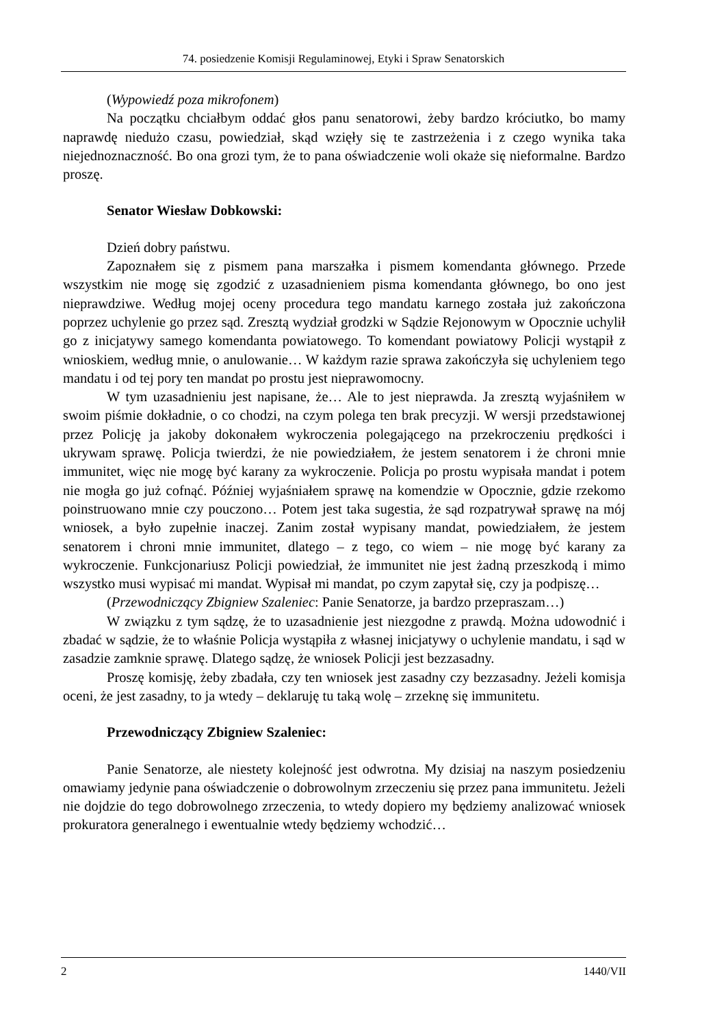74. posiedzenie Komisji Regulaminowej, Etyki i Spraw Senatorskich
(Wypowiedź poza mikrofonem)
Na początku chciałbym oddać głos panu senatorowi, żeby bardzo króciutko, bo mamy naprawdę niedużo czasu, powiedział, skąd wzięły się te zastrzeżenia i z czego wynika taka niejednoznaczność. Bo ona grozi tym, że to pana oświadczenie woli okaże się nieformalne. Bardzo proszę.
Senator Wiesław Dobkowski:
Dzień dobry państwu.
Zapoznałem się z pismem pana marszałka i pismem komendanta głównego. Przede wszystkim nie mogę się zgodzić z uzasadnieniem pisma komendanta głównego, bo ono jest nieprawdziwe. Według mojej oceny procedura tego mandatu karnego została już zakończona poprzez uchylenie go przez sąd. Zresztą wydział grodzki w Sądzie Rejonowym w Opocznie uchylił go z inicjatywy samego komendanta powiatowego. To komendant powiatowy Policji wystąpił z wnioskiem, według mnie, o anulowanie… W każdym razie sprawa zakończyła się uchyleniem tego mandatu i od tej pory ten mandat po prostu jest nieprawomocny.
W tym uzasadnieniu jest napisane, że… Ale to jest nieprawda. Ja zresztą wyjaśniłem w swoim piśmie dokładnie, o co chodzi, na czym polega ten brak precyzji. W wersji przedstawionej przez Policję ja jakoby dokonałem wykroczenia polegającego na przekroczeniu prędkości i ukrywam sprawę. Policja twierdzi, że nie powiedziałem, że jestem senatorem i że chroni mnie immunitet, więc nie mogę być karany za wykroczenie. Policja po prostu wypisała mandat i potem nie mogła go już cofnąć. Później wyjaśniałem sprawę na komendzie w Opocznie, gdzie rzekomo poinstruowano mnie czy pouczono… Potem jest taka sugestia, że sąd rozpatrywał sprawę na mój wniosek, a było zupełnie inaczej. Zanim został wypisany mandat, powiedziałem, że jestem senatorem i chroni mnie immunitet, dlatego – z tego, co wiem – nie mogę być karany za wykroczenie. Funkcjonariusz Policji powiedział, że immunitet nie jest żadną przeszkodą i mimo wszystko musi wypisać mi mandat. Wypisał mi mandat, po czym zapytał się, czy ja podpiszę…
(Przewodniczący Zbigniew Szaleniec: Panie Senatorze, ja bardzo przepraszam…)
W związku z tym sądzę, że to uzasadnienie jest niezgodne z prawdą. Można udowodnić i zbadać w sądzie, że to właśnie Policja wystąpiła z własnej inicjatywy o uchylenie mandatu, i sąd w zasadzie zamknie sprawę. Dlatego sądzę, że wniosek Policji jest bezzasadny.
Proszę komisję, żeby zbadała, czy ten wniosek jest zasadny czy bezzasadny. Jeżeli komisja oceni, że jest zasadny, to ja wtedy – deklaruję tu taką wolę – zrzeknę się immunitetu.
Przewodniczący Zbigniew Szaleniec:
Panie Senatorze, ale niestety kolejność jest odwrotna. My dzisiaj na naszym posiedzeniu omawiamy jedynie pana oświadczenie o dobrowolnym zrzeczeniu się przez pana immunitetu. Jeżeli nie dojdzie do tego dobrowolnego zrzeczenia, to wtedy dopiero my będziemy analizować wniosek prokuratora generalnego i ewentualnie wtedy będziemy wchodzić…
2 1440/VII